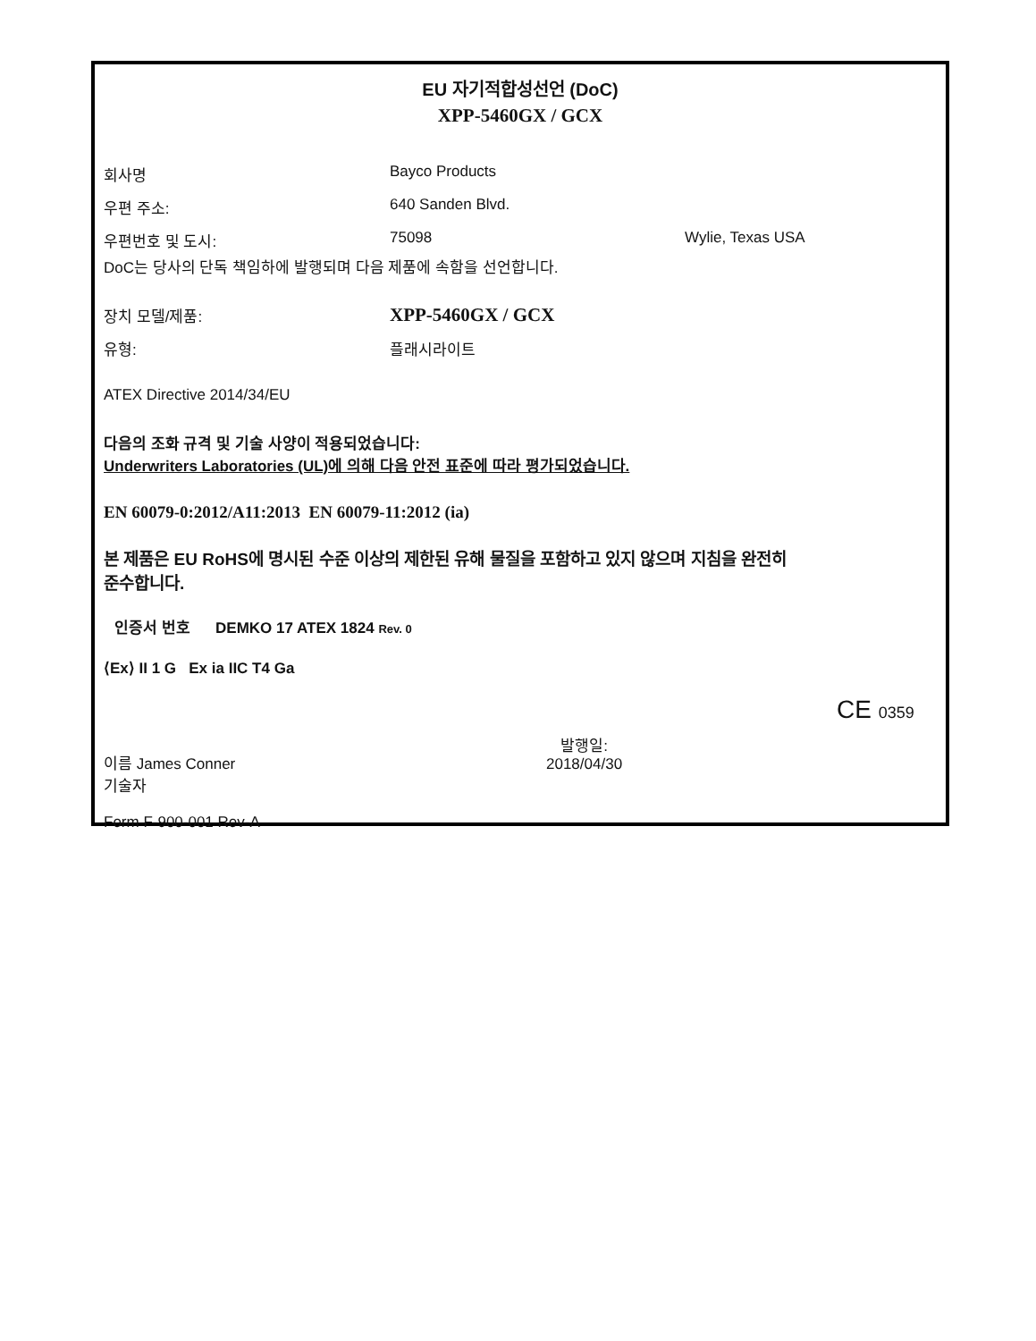EU 자기적합성선언 (DoC)
XPP-5460GX / GCX
회사명 Bayco Products
우편 주소: 640 Sanden Blvd.
우편번호 및 도시: 75098 Wylie, Texas USA
DoC는 당사의 단독 책임하에 발행되며 다음 제품에 속함을 선언합니다.
장치 모델/제품:
XPP-5460GX / GCX
유형: 플래시라이트
ATEX Directive 2014/34/EU
다음의 조화 규격 및 기술 사양이 적용되었습니다:
Underwriters Laboratories (UL)에 의해 다음 안전 표준에 따라 평가되었습니다.
EN 60079-0:2012/A11:2013 EN 60079-11:2012 (ia)
본 제품은 EU RoHS에 명시된 수준 이상의 제한된 유해 물질을 포함하고 있지 않으며 지침을 완전히
준수합니다.
인증서 번호 DEMKO 17 ATEX 1824 Rev. 0
⟨Ex⟩ II 1 G Ex ia IIC T4 Ga
CE 0359
이름 James Conner
기술자
발행일:
2018/04/30
Form F-900-001 Rev-A